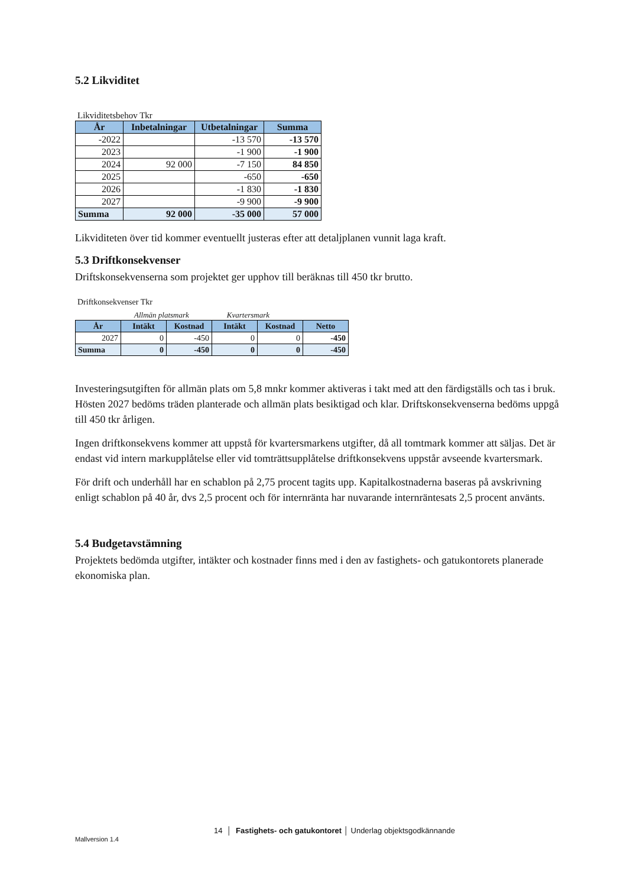5.2 Likviditet
Likviditetsbehov Tkr
| År | Inbetalningar | Utbetalningar | Summa |
| --- | --- | --- | --- |
| -2022 | | -13 570 | -13 570 |
| 2023 | | -1 900 | -1 900 |
| 2024 | 92 000 | -7 150 | 84 850 |
| 2025 | | -650 | -650 |
| 2026 | | -1 830 | -1 830 |
| 2027 | | -9 900 | -9 900 |
| Summa | 92 000 | -35 000 | 57 000 |
Likviditeten över tid kommer eventuellt justeras efter att detaljplanen vunnit laga kraft.
5.3 Driftkonsekvenser
Driftskonsekvenserna som projektet ger upphov till beräknas till 450 tkr brutto.
Driftkonsekvenser Tkr
Allmän platsmark Kvartersmark
| År | Intäkt | Kostnad | Intäkt | Kostnad | Netto |
| --- | --- | --- | --- | --- | --- |
| 2027 | 0 | -450 | 0 | 0 | -450 |
| Summa | 0 | -450 | 0 | 0 | -450 |
Investeringsutgiften för allmän plats om 5,8 mnkr kommer aktiveras i takt med att den färdigställs och tas i bruk. Hösten 2027 bedöms träden planterade och allmän plats besiktigad och klar. Driftskonsekvenserna bedöms uppgå till 450 tkr årligen.
Ingen driftkonsekvens kommer att uppstå för kvartersmarkens utgifter, då all tomtmark kommer att säljas. Det är endast vid intern markupplåtelse eller vid tomträttsupplåtelse driftkonsekvens uppstår avseende kvartersmark.
För drift och underhåll har en schablon på 2,75 procent tagits upp. Kapitalkostnaderna baseras på avskrivning enligt schablon på 40 år, dvs 2,5 procent och för internränta har nuvarande internräntesats 2,5 procent använts.
5.4 Budgetavstämning
Projektets bedömda utgifter, intäkter och kostnader finns med i den av fastighets- och gatukontorets planerade ekonomiska plan.
14 │ Fastighets- och gatukontoret │ Underlag objektsgodkännande
Mallversion 1.4